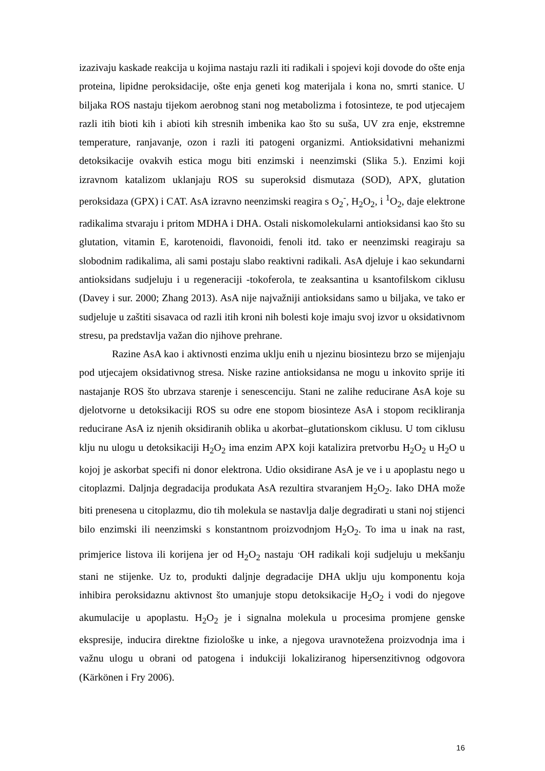izazivaju kaskade reakcija u kojima nastaju razli iti radikali i spojevi koji dovode do ošte enja proteina, lipidne peroksidacije, ošte enja geneti kog materijala i kona no, smrti stanice. U biljaka ROS nastaju tijekom aerobnog stani nog metabolizma i fotosinteze, te pod utjecajem razli itih bioti kih i abioti kih stresnih imbenika kao što su suša, UV zra enje, ekstremne temperature, ranjavanje, ozon i razli iti patogeni organizmi. Antioksidativni mehanizmi detoksikacije ovakvih estica mogu biti enzimski i neenzimski (Slika 5.). Enzimi koji izravnom katalizom uklanjaju ROS su superoksid dismutaza (SOD), APX, glutation peroksidaza (GPX) i CAT. AsA izravno neenzimski reagira s O<sub>2</sub><sup>-</sup>, H<sub>2</sub>O<sub>2</sub>, i <sup>1</sup>O<sub>2</sub>, daje elektrone radikalima stvaraju i pritom MDHA i DHA. Ostali niskomolekularni antioksidansi kao što su glutation, vitamin E, karotenoidi, flavonoidi, fenoli itd. tako er neenzimski reagiraju sa slobodnim radikalima, ali sami postaju slabo reaktivni radikali. AsA djeluje i kao sekundarni antioksidans sudjeluju i u regeneraciji -tokoferola, te zeaksantina u ksantofilskom ciklusu (Davey i sur. 2000; Zhang 2013). AsA nije najvažniji antioksidans samo u biljaka, ve tako er sudjeluje u zaštiti sisavaca od razli itih kroni nih bolesti koje imaju svoj izvor u oksidativnom stresu, pa predstavlja važan dio njihove prehrane.
Razine AsA kao i aktivnosti enzima uklju enih u njezinu biosintezu brzo se mijenjaju pod utjecajem oksidativnog stresa. Niske razine antioksidansa ne mogu u inkovito sprije iti nastajanje ROS što ubrzava starenje i senescenciju. Stani ne zalihe reducirane AsA koje su djelotvorne u detoksikaciji ROS su odre ene stopom biosinteze AsA i stopom recikliranja reducirane AsA iz njenih oksidiranih oblika u akorbat–glutationskom ciklusu. U tom ciklusu klju nu ulogu u detoksikaciji H<sub>2</sub>O<sub>2</sub> ima enzim APX koji katalizira pretvorbu H<sub>2</sub>O<sub>2</sub> u H<sub>2</sub>O u kojoj je askorbat specifi ni donor elektrona. Udio oksidirane AsA je ve i u apoplastu nego u citoplazmi. Daljnja degradacija produkata AsA rezultira stvaranjem H<sub>2</sub>O<sub>2</sub>. Iako DHA može biti prenesena u citoplazmu, dio tih molekula se nastavlja dalje degradirati u stani noj stijenci bilo enzimski ili neenzimski s konstantnom proizvodnjom H<sub>2</sub>O<sub>2</sub>. To ima u inak na rast, primjerice listova ili korijena jer od H<sub>2</sub>O<sub>2</sub> nastaju <sup>.</sup>OH radikali koji sudjeluju u mekšanju stani ne stijenke. Uz to, produkti daljnje degradacije DHA uklju uju komponentu koja inhibira peroksidaznu aktivnost što umanjuje stopu detoksikacije H<sub>2</sub>O<sub>2</sub> i vodi do njegove akumulacije u apoplastu. H<sub>2</sub>O<sub>2</sub> je i signalna molekula u procesima promjene genske ekspresije, inducira direktne fiziološke u inke, a njegova uravnotežena proizvodnja ima i važnu ulogu u obrani od patogena i indukciji lokaliziranog hipersenzitivnog odgovora (Kärkönen i Fry 2006).
16